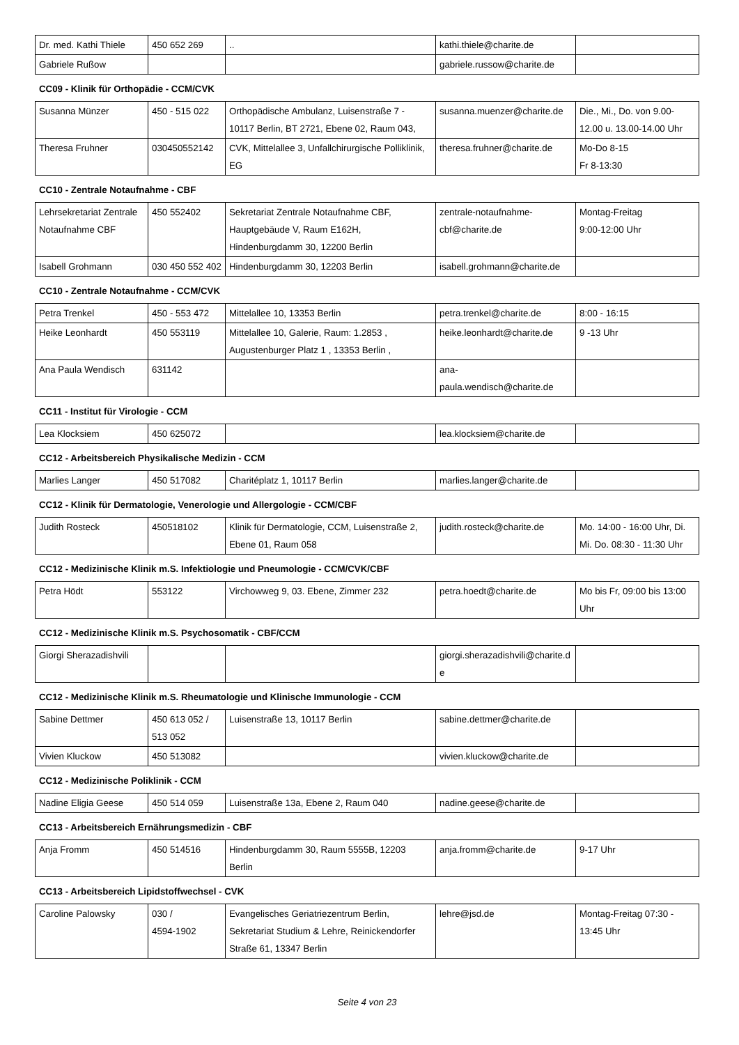| Dr. med. Kathi Thiele | 450 652 269 | .. | kathi.thiele@charite.de | |
| Gabriele Rußow | | | gabriele.russow@charite.de | |
CC09 - Klinik für Orthopädie - CCM/CVK
| Susanna Münzer | 450 - 515 022 | Orthopädische Ambulanz, Luisenstraße 7 - 10117 Berlin, BT 2721, Ebene 02, Raum 043, | susanna.muenzer@charite.de | Die., Mi., Do. von 9.00-12.00 u. 13.00-14.00 Uhr |
| Theresa Fruhner | 030450552142 | CVK, Mittelallee 3, Unfallchirurgische Polliklinik, EG | theresa.fruhner@charite.de | Mo-Do 8-15 Fr 8-13:30 |
CC10 - Zentrale Notaufnahme - CBF
| Lehrsekretariat Zentrale Notaufnahme CBF | 450 552402 | Sekretariat Zentrale Notaufnahme CBF, Hauptgebäude V, Raum E162H, Hindenburgdamm 30, 12200 Berlin | zentrale-notaufnahme-cbf@charite.de | Montag-Freitag 9:00-12:00 Uhr |
| Isabell Grohmann | 030 450 552 402 | Hindenburgdamm 30, 12203 Berlin | isabell.grohmann@charite.de | |
CC10 - Zentrale Notaufnahme - CCM/CVK
| Petra Trenkel | 450 - 553 472 | Mittelallee 10, 13353 Berlin | petra.trenkel@charite.de | 8:00 - 16:15 |
| Heike Leonhardt | 450 553119 | Mittelallee 10, Galerie, Raum: 1.2853 , Augustenburger Platz 1 , 13353 Berlin , | heike.leonhardt@charite.de | 9 -13 Uhr |
| Ana Paula Wendisch | 631142 | | ana-paula.wendisch@charite.de | |
CC11 - Institut für Virologie - CCM
| Lea Klocksiem | 450 625072 | | lea.klocksiem@charite.de | |
CC12 - Arbeitsbereich Physikalische Medizin - CCM
| Marlies Langer | 450 517082 | Charitéplatz 1, 10117 Berlin | marlies.langer@charite.de | |
CC12 - Klinik für Dermatologie, Venerologie und Allergologie - CCM/CBF
| Judith Rosteck | 450518102 | Klinik für Dermatologie, CCM, Luisenstraße 2, Ebene 01, Raum 058 | judith.rosteck@charite.de | Mo. 14:00 - 16:00 Uhr, Di. Mi. Do. 08:30 - 11:30 Uhr |
CC12 - Medizinische Klinik m.S. Infektiologie und Pneumologie - CCM/CVK/CBF
| Petra Hödt | 553122 | Virchowweg 9, 03. Ebene, Zimmer 232 | petra.hoedt@charite.de | Mo bis Fr, 09:00 bis 13:00 Uhr |
CC12 - Medizinische Klinik m.S. Psychosomatik - CBF/CCM
| Giorgi Sherazadishvili | | | giorgi.sherazadishvili@charite.de | |
CC12 - Medizinische Klinik m.S. Rheumatologie und Klinische Immunologie - CCM
| Sabine Dettmer | 450 613 052 / 513 052 | Luisenstraße 13, 10117 Berlin | sabine.dettmer@charite.de | |
| Vivien Kluckow | 450 513082 | | vivien.kluckow@charite.de | |
CC12 - Medizinische Poliklinik - CCM
| Nadine Eligia Geese | 450 514 059 | Luisenstraße 13a, Ebene 2, Raum 040 | nadine.geese@charite.de | |
CC13 - Arbeitsbereich Ernährungsmedizin - CBF
| Anja Fromm | 450 514516 | Hindenburgdamm 30, Raum 5555B, 12203 Berlin | anja.fromm@charite.de | 9-17 Uhr |
CC13 - Arbeitsbereich Lipidstoffwechsel - CVK
| Caroline Palowsky | 030 / 4594-1902 | Evangelisches Geriatriezentrum Berlin, Sekretariat Studium & Lehre, Reinickendorfer Straße 61, 13347 Berlin | lehre@jsd.de | Montag-Freitag 07:30 - 13:45 Uhr |
Seite 4 von 23